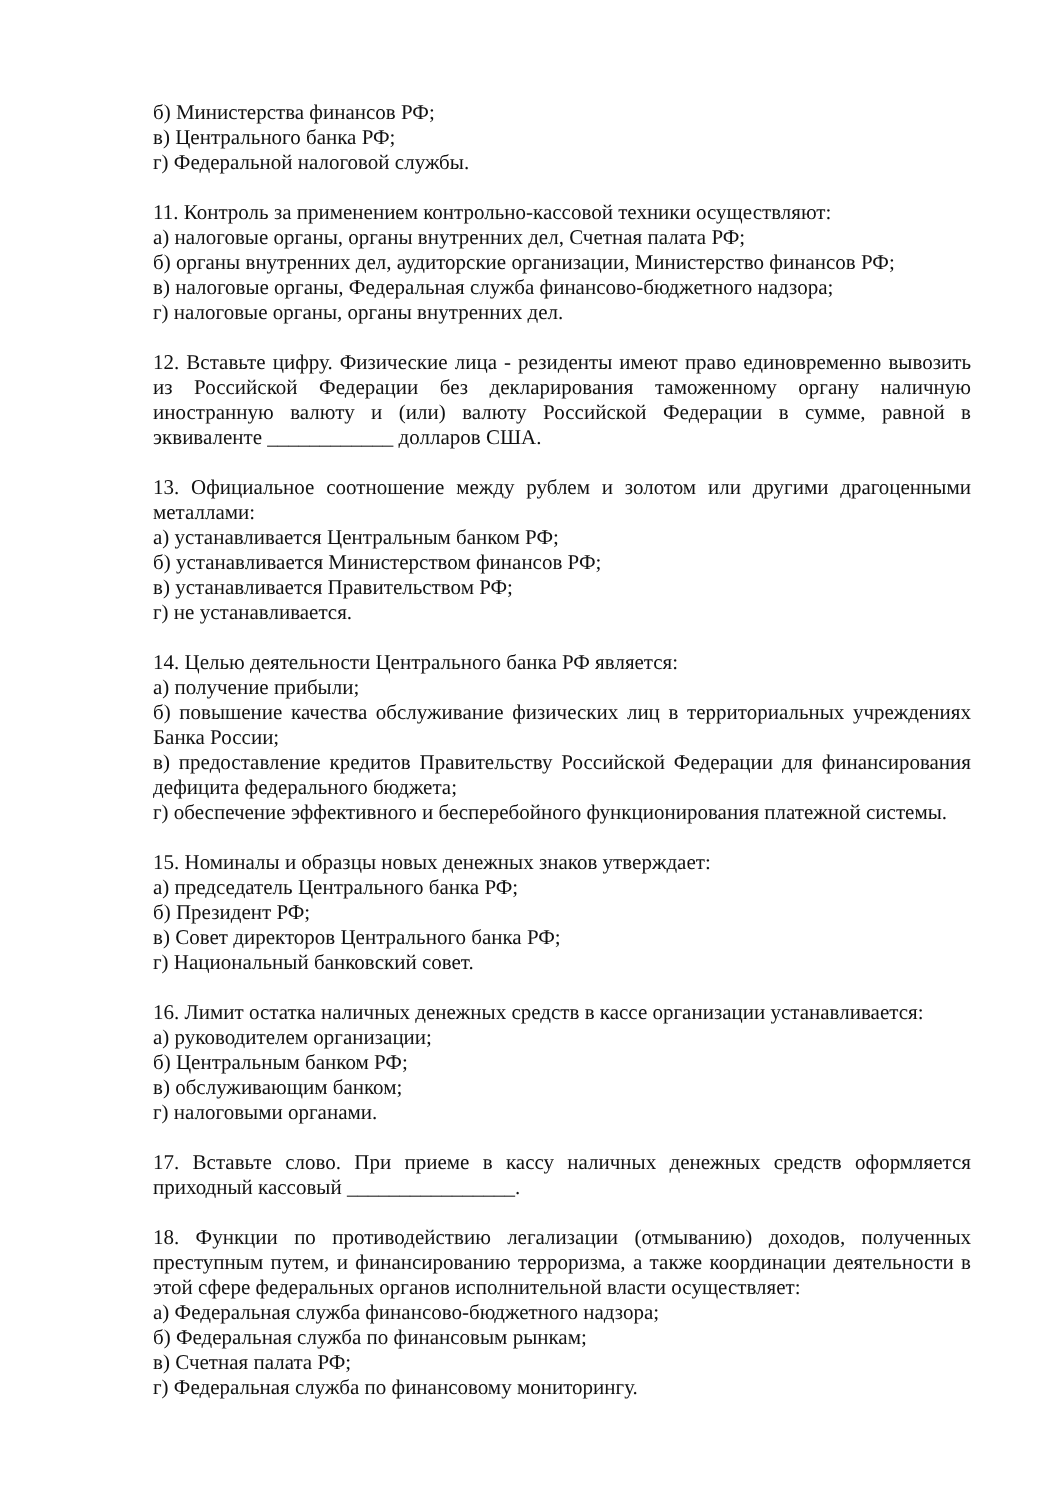б) Министерства финансов РФ;
в) Центрального банка РФ;
г) Федеральной налоговой службы.
11. Контроль за применением контрольно-кассовой техники осуществляют:
а) налоговые органы, органы внутренних дел, Счетная палата РФ;
б) органы внутренних дел, аудиторские организации, Министерство финансов РФ;
в) налоговые органы, Федеральная служба финансово-бюджетного надзора;
г) налоговые органы, органы внутренних дел.
12. Вставьте цифру. Физические лица - резиденты имеют право единовременно вывозить из Российской Федерации без декларирования таможенному органу наличную иностранную валюту и (или) валюту Российской Федерации в сумме, равной в эквиваленте ____________ долларов США.
13. Официальное соотношение между рублем и золотом или другими драгоценными металлами:
а) устанавливается Центральным банком РФ;
б) устанавливается Министерством финансов РФ;
в) устанавливается Правительством РФ;
г) не устанавливается.
14. Целью деятельности Центрального банка РФ является:
а) получение прибыли;
б) повышение качества обслуживание физических лиц в территориальных учреждениях Банка России;
в) предоставление кредитов Правительству Российской Федерации для финансирования дефицита федерального бюджета;
г) обеспечение эффективного и бесперебойного функционирования платежной системы.
15. Номиналы и образцы новых денежных знаков утверждает:
а) председатель Центрального банка РФ;
б) Президент РФ;
в) Совет директоров Центрального банка РФ;
г) Национальный банковский совет.
16. Лимит остатка наличных денежных средств в кассе организации устанавливается:
а) руководителем организации;
б) Центральным банком РФ;
в) обслуживающим банком;
г) налоговыми органами.
17. Вставьте слово. При приеме в кассу наличных денежных средств оформляется приходный кассовый ________________.
18. Функции по противодействию легализации (отмыванию) доходов, полученных преступным путем, и финансированию терроризма, а также координации деятельности в этой сфере федеральных органов исполнительной власти осуществляет:
а) Федеральная служба финансово-бюджетного надзора;
б) Федеральная служба по финансовым рынкам;
в) Счетная палата РФ;
г) Федеральная служба по финансовому мониторингу.